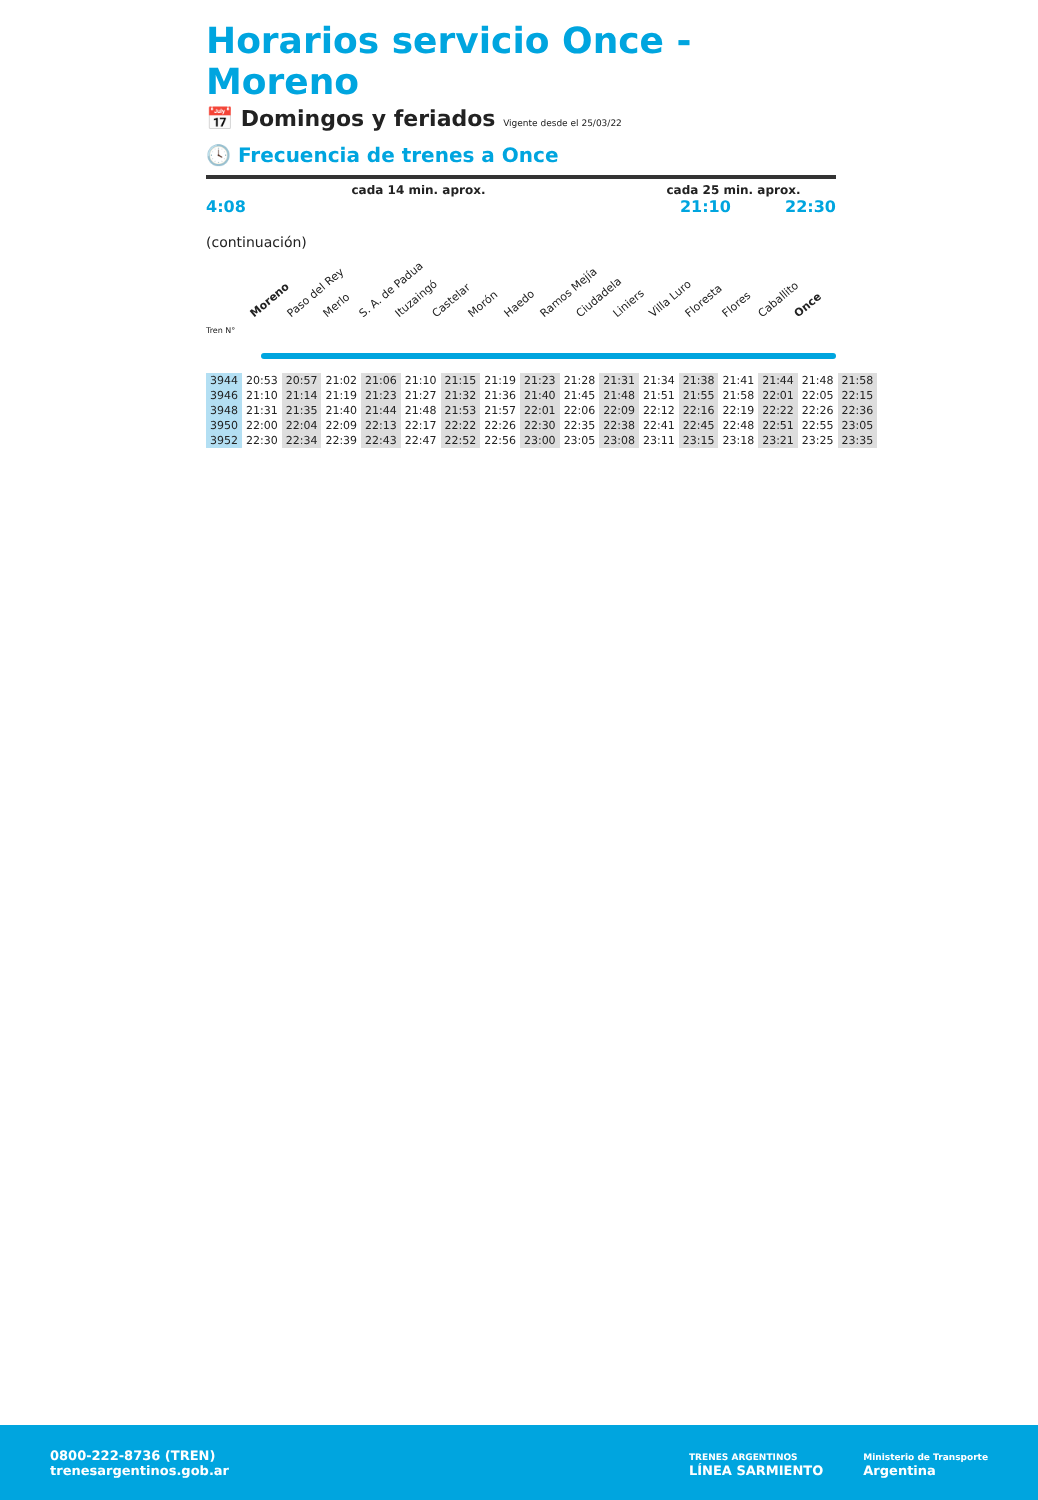Horarios servicio Once - Moreno
📅 Domingos y feriados Vigente desde el 25/03/22
🕓 Frecuencia de trenes a Once
cada 14 min. aprox. cada 25 min. aprox.
4:08 21:10 22:30
(continuación)
Moreno Paso del Rey Merlo S. A. de Padua Ituzaingó Castelar Morón Haedo Ramos Mejía Ciudadela Liniers Villa Luro Floresta Flores Caballito Once
Tren N°
| 3944 | 20:53 | 20:57 | 21:02 | 21:06 | 21:10 | 21:15 | 21:19 | 21:23 | 21:28 | 21:31 | 21:34 | 21:38 | 21:41 | 21:44 | 21:48 | 21:58 |
| 3946 | 21:10 | 21:14 | 21:19 | 21:23 | 21:27 | 21:32 | 21:36 | 21:40 | 21:45 | 21:48 | 21:51 | 21:55 | 21:58 | 22:01 | 22:05 | 22:15 |
| 3948 | 21:31 | 21:35 | 21:40 | 21:44 | 21:48 | 21:53 | 21:57 | 22:01 | 22:06 | 22:09 | 22:12 | 22:16 | 22:19 | 22:22 | 22:26 | 22:36 |
| 3950 | 22:00 | 22:04 | 22:09 | 22:13 | 22:17 | 22:22 | 22:26 | 22:30 | 22:35 | 22:38 | 22:41 | 22:45 | 22:48 | 22:51 | 22:55 | 23:05 |
| 3952 | 22:30 | 22:34 | 22:39 | 22:43 | 22:47 | 22:52 | 22:56 | 23:00 | 23:05 | 23:08 | 23:11 | 23:15 | 23:18 | 23:21 | 23:25 | 23:35 |
0800-222-8736 (TREN)
trenesargentinos.gob.ar
TRENES ARGENTINOS
LÍNEA SARMIENTO
Ministerio de Transporte
Argentina